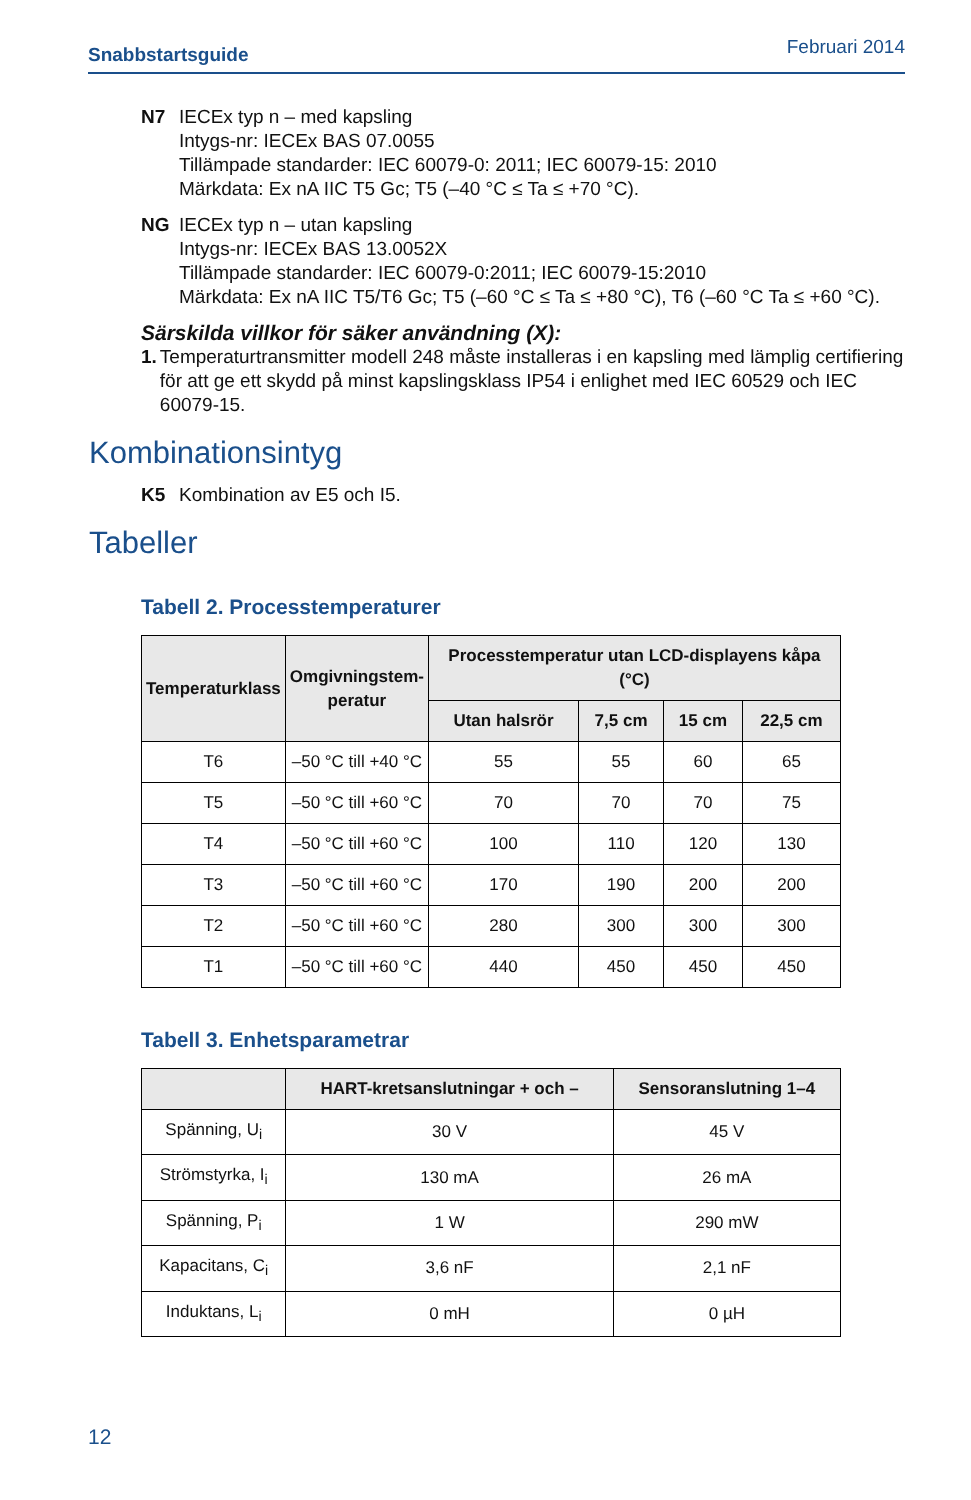Snabbstartsguide Februari 2014
N7 IECEx typ n – med kapsling
Intygs-nr: IECEx BAS 07.0055
Tillämpade standarder: IEC 60079-0: 2011; IEC 60079-15: 2010
Märkdata: Ex nA IIC T5 Gc; T5 (–40 °C ≤ Ta ≤ +70 °C).
NG IECEx typ n – utan kapsling
Intygs-nr: IECEx BAS 13.0052X
Tillämpade standarder: IEC 60079-0:2011; IEC 60079-15:2010
Märkdata: Ex nA IIC T5/T6 Gc; T5 (–60 °C ≤ Ta ≤ +80 °C), T6 (–60 °C Ta ≤ +60 °C).
Särskilda villkor för säker användning (X):
1. Temperaturtransmitter modell 248 måste installeras i en kapsling med lämplig certifiering för att ge ett skydd på minst kapslingsklass IP54 i enlighet med IEC 60529 och IEC 60079-15.
Kombinationsintyg
K5 Kombination av E5 och I5.
Tabeller
Tabell 2. Processtemperaturer
| Temperaturklass | Omgivningstem- peratur | Processtemperatur utan LCD-displayens kåpa (°C) | | | |
| --- | --- | --- | --- | --- | --- |
| | | Utan halsrör | 7,5 cm | 15 cm | 22,5 cm |
| T6 | –50 °C till +40 °C | 55 | 55 | 60 | 65 |
| T5 | –50 °C till +60 °C | 70 | 70 | 70 | 75 |
| T4 | –50 °C till +60 °C | 100 | 110 | 120 | 130 |
| T3 | –50 °C till +60 °C | 170 | 190 | 200 | 200 |
| T2 | –50 °C till +60 °C | 280 | 300 | 300 | 300 |
| T1 | –50 °C till +60 °C | 440 | 450 | 450 | 450 |
Tabell 3. Enhetsparametrar
| | HART-kretsanslutningar + och – | Sensoranslutning 1–4 |
| --- | --- | --- |
| Spänning, U<sub>i</sub> | 30 V | 45 V |
| Strömstyrka, I<sub>i</sub> | 130 mA | 26 mA |
| Spänning, P<sub>i</sub> | 1 W | 290 mW |
| Kapacitans, C<sub>i</sub> | 3,6 nF | 2,1 nF |
| Induktans, L<sub>i</sub> | 0 mH | 0 µH |
12